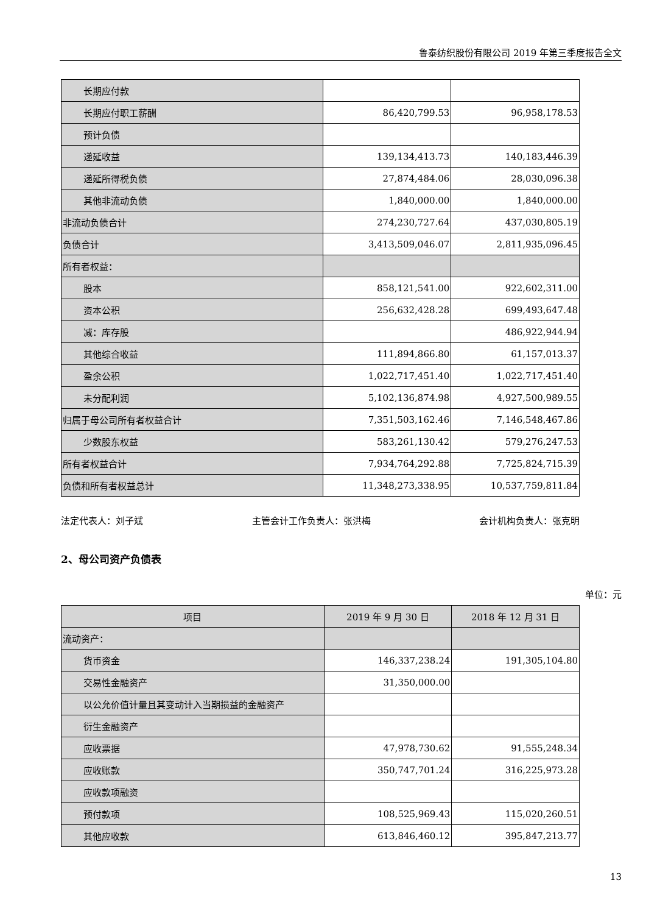鲁泰纺织股份有限公司 2019 年第三季度报告全文
| 长期应付款 | | |
| 长期应付职工薪酬 | 86,420,799.53 | 96,958,178.53 |
| 预计负债 | | |
| 递延收益 | 139,134,413.73 | 140,183,446.39 |
| 递延所得税负债 | 27,874,484.06 | 28,030,096.38 |
| 其他非流动负债 | 1,840,000.00 | 1,840,000.00 |
| 非流动负债合计 | 274,230,727.64 | 437,030,805.19 |
| 负债合计 | 3,413,509,046.07 | 2,811,935,096.45 |
| 所有者权益： | | |
| 股本 | 858,121,541.00 | 922,602,311.00 |
| 资本公积 | 256,632,428.28 | 699,493,647.48 |
| 减：库存股 | | 486,922,944.94 |
| 其他综合收益 | 111,894,866.80 | 61,157,013.37 |
| 盈余公积 | 1,022,717,451.40 | 1,022,717,451.40 |
| 未分配利润 | 5,102,136,874.98 | 4,927,500,989.55 |
| 归属于母公司所有者权益合计 | 7,351,503,162.46 | 7,146,548,467.86 |
| 少数股东权益 | 583,261,130.42 | 579,276,247.53 |
| 所有者权益合计 | 7,934,764,292.88 | 7,725,824,715.39 |
| 负债和所有者权益总计 | 11,348,273,338.95 | 10,537,759,811.84 |
法定代表人：刘子斌 主管会计工作负责人：张洪梅 会计机构负责人：张克明
2、母公司资产负债表
单位：元
| 项目 | 2019 年 9 月 30 日 | 2018 年 12 月 31 日 |
| --- | --- | --- |
| 流动资产： | | |
| 货币资金 | 146,337,238.24 | 191,305,104.80 |
| 交易性金融资产 | 31,350,000.00 | |
| 以公允价值计量且其变动计入当期损益的金融资产 | | |
| 衍生金融资产 | | |
| 应收票据 | 47,978,730.62 | 91,555,248.34 |
| 应收账款 | 350,747,701.24 | 316,225,973.28 |
| 应收款项融资 | | |
| 预付款项 | 108,525,969.43 | 115,020,260.51 |
| 其他应收款 | 613,846,460.12 | 395,847,213.77 |
13